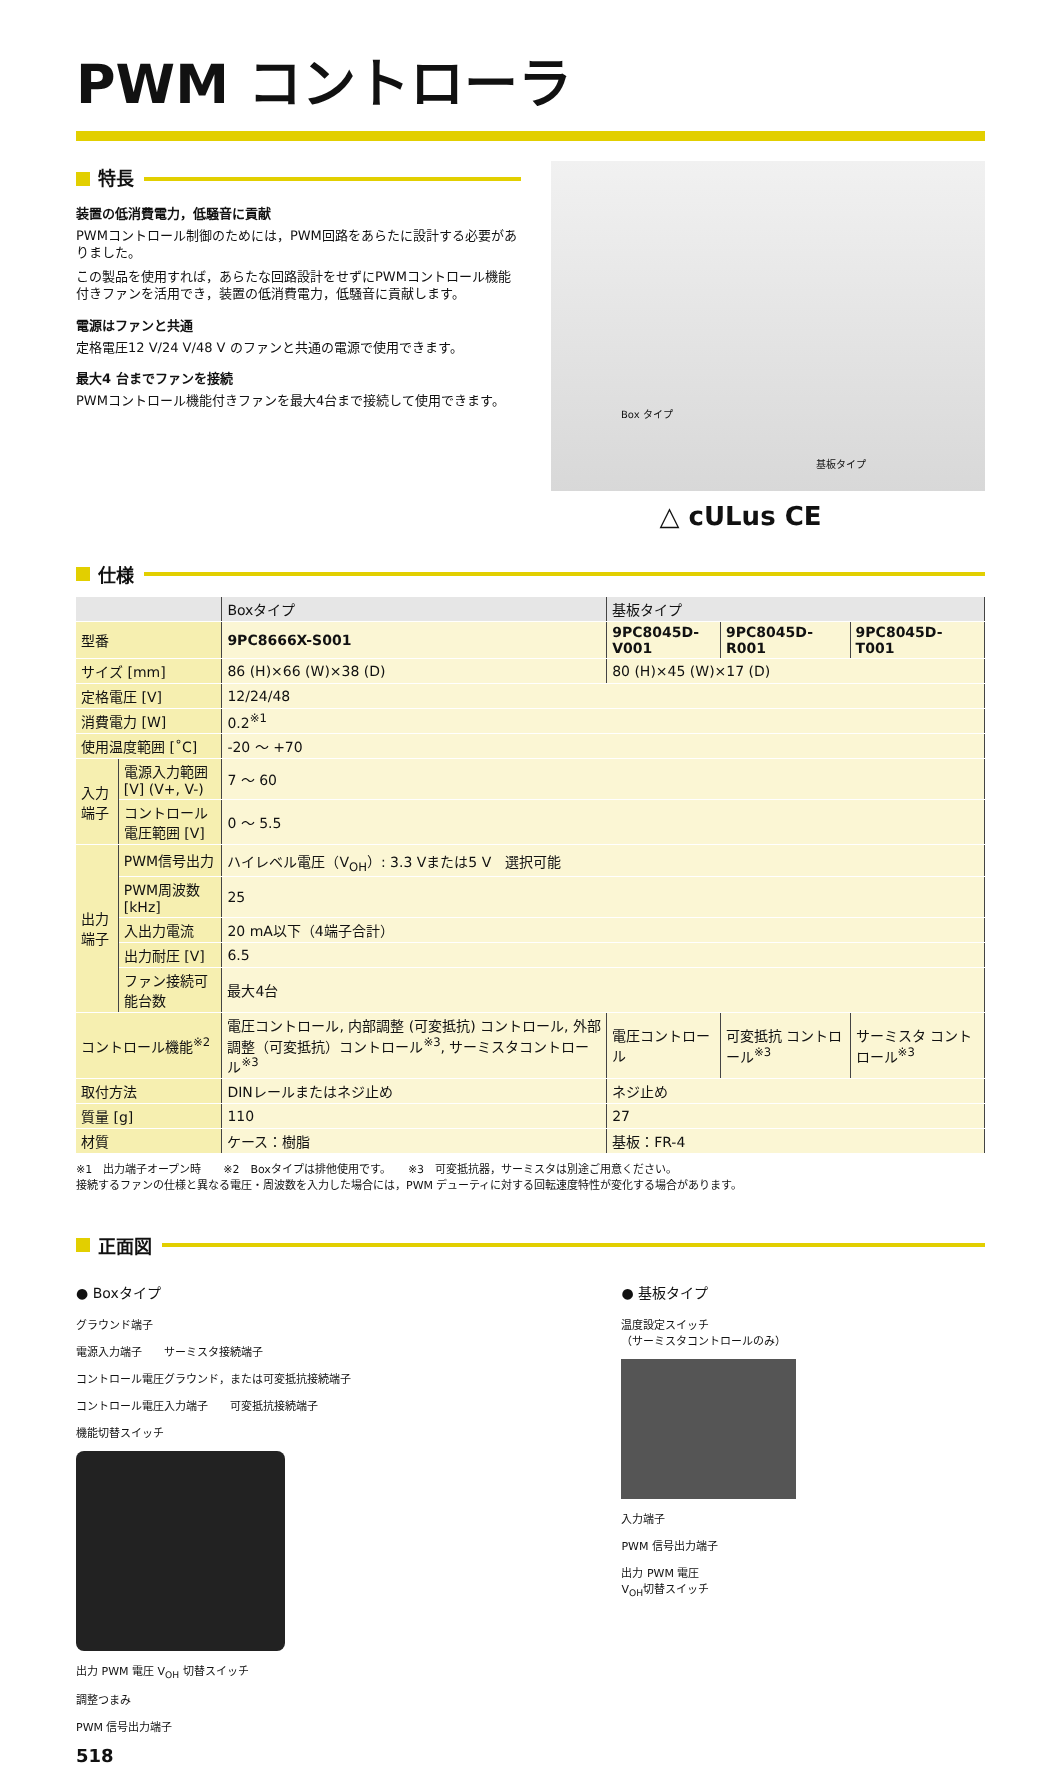PWM コントローラ
特長
装置の低消費電力，低騒音に貢献
PWMコントロール制御のためには，PWM回路をあらたに設計する必要がありました。
この製品を使用すれば，あらたな回路設計をせずにPWMコントロール機能付きファンを活用でき，装置の低消費電力，低騒音に貢献します。
電源はファンと共通
定格電圧12 V/24 V/48 V のファンと共通の電源で使用できます。
最大4 台までファンを接続
PWMコントロール機能付きファンを最大4台まで接続して使用できます。
Box タイプ
基板タイプ
△ cULus CE
仕様
| | | Boxタイプ | 基板タイプ | | |
| --- | --- | --- | --- | --- | --- |
| 型番 | | 9PC8666X-S001 | 9PC8045D-V001 | 9PC8045D-R001 | 9PC8045D-T001 |
| サイズ [mm] | | 86 (H)×66 (W)×38 (D) | 80 (H)×45 (W)×17 (D) | | |
| 定格電圧 [V] | | 12/24/48 | | | |
| 消費電力 [W] | | 0.2<sup>※1</sup> | | | |
| 使用温度範囲 [˚C] | | -20 ～ +70 | | | |
| 入力端子 | 電源入力範囲 [V] (V+, V-) | 7 ～ 60 | | | |
| | コントロール電圧範囲 [V] | 0 ～ 5.5 | | | |
| 出力端子 | PWM信号出力 | ハイレベル電圧（V<sub>OH</sub>）: 3.3 Vまたは5 V 選択可能 | | | |
| | PWM周波数 [kHz] | 25 | | | |
| | 入出力電流 | 20 mA以下（4端子合計） | | | |
| | 出力耐圧 [V] | 6.5 | | | |
| | ファン接続可能台数 | 最大4台 | | | |
| コントロール機能<sup>※2</sup> | | 電圧コントロール, 内部調整 (可変抵抗) コントロール, 外部調整（可変抵抗）コントロール<sup>※3</sup>, サーミスタコントロール<sup>※3</sup> | 電圧コントロール | 可変抵抗 コントロール<sup>※3</sup> | サーミスタ コントロール<sup>※3</sup> |
| 取付方法 | | DINレールまたはネジ止め | ネジ止め | | |
| 質量 [g] | | 110 | 27 | | |
| 材質 | | ケース：樹脂 | 基板：FR-4 | | |
※1　出力端子オープン時　　※2　Boxタイプは排他使用です。　　※3　可変抵抗器，サーミスタは別途ご用意ください。
接続するファンの仕様と異なる電圧・周波数を入力した場合には，PWM デューティに対する回転速度特性が変化する場合があります。
正面図
● Boxタイプ
グラウンド端子
電源入力端子　　サーミスタ接続端子
コントロール電圧グラウンド，または可変抵抗接続端子
コントロール電圧入力端子　　可変抵抗接続端子
機能切替スイッチ
出力 PWM 電圧 V<sub>OH</sub> 切替スイッチ
調整つまみ
PWM 信号出力端子
● 基板タイプ
温度設定スイッチ
（サーミスタコントロールのみ）
入力端子
PWM 信号出力端子
出力 PWM 電圧
V<sub>OH</sub>切替スイッチ
518